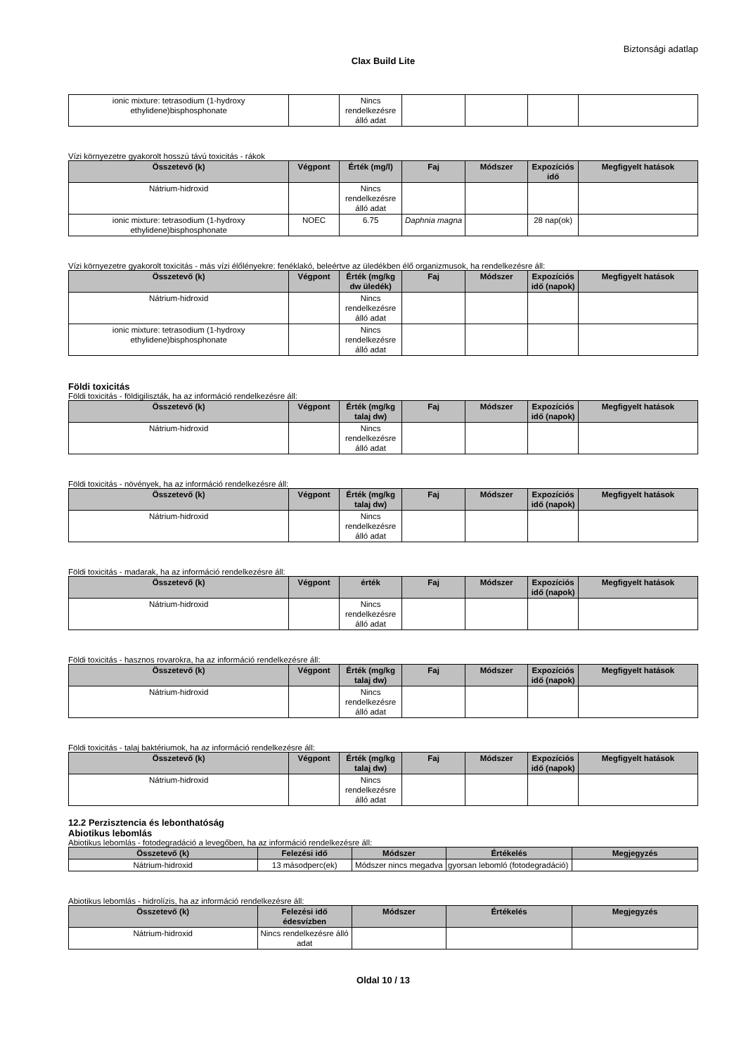Biztonsági adatlap
Clax Build Lite
| ionic mixture: tetrasodium (1-hydroxy ethylidene)bisphosphonate | | Nincs rendelkezésre álló adat | | | | |
Vízi környezetre gyakorolt hosszú távú toxicitás - rákok
| Összetevő (k) | Végpont | Érték (mg/l) | Faj | Módszer | Expozíciós idő | Megfigyelt hatások |
| --- | --- | --- | --- | --- | --- | --- |
| Nátrium-hidroxid | | Nincs rendelkezésre álló adat | | | | |
| ionic mixture: tetrasodium (1-hydroxy ethylidene)bisphosphonate | NOEC | 6.75 | Daphnia magna | | 28 nap(ok) | |
Vízi környezetre gyakorolt toxicitás - más vízi élőlényekre: fenéklakó, beleértve az üledékben élő organizmusok, ha rendelkezésre áll:
| Összetevő (k) | Végpont | Érték (mg/kg dw üledék) | Faj | Módszer | Expozíciós idő (napok) | Megfigyelt hatások |
| --- | --- | --- | --- | --- | --- | --- |
| Nátrium-hidroxid | | Nincs rendelkezésre álló adat | | | | |
| ionic mixture: tetrasodium (1-hydroxy ethylidene)bisphosphonate | | Nincs rendelkezésre álló adat | | | | |
Földi toxicitás
Földi toxicitás - földigiliszták, ha az információ rendelkezésre áll:
| Összetevő (k) | Végpont | Érték (mg/kg talaj dw) | Faj | Módszer | Expozíciós idő (napok) | Megfigyelt hatások |
| --- | --- | --- | --- | --- | --- | --- |
| Nátrium-hidroxid | | Nincs rendelkezésre álló adat | | | | |
Földi toxicitás - növények, ha az információ rendelkezésre áll:
| Összetevő (k) | Végpont | Érték (mg/kg talaj dw) | Faj | Módszer | Expozíciós idő (napok) | Megfigyelt hatások |
| --- | --- | --- | --- | --- | --- | --- |
| Nátrium-hidroxid | | Nincs rendelkezésre álló adat | | | | |
Földi toxicitás - madarak, ha az információ rendelkezésre áll:
| Összetevő (k) | Végpont | érték | Faj | Módszer | Expozíciós idő (napok) | Megfigyelt hatások |
| --- | --- | --- | --- | --- | --- | --- |
| Nátrium-hidroxid | | Nincs rendelkezésre álló adat | | | | |
Földi toxicitás - hasznos rovarokra, ha az információ rendelkezésre áll:
| Összetevő (k) | Végpont | Érték (mg/kg talaj dw) | Faj | Módszer | Expozíciós idő (napok) | Megfigyelt hatások |
| --- | --- | --- | --- | --- | --- | --- |
| Nátrium-hidroxid | | Nincs rendelkezésre álló adat | | | | |
Földi toxicitás - talaj baktériumok, ha az információ rendelkezésre áll:
| Összetevő (k) | Végpont | Érték (mg/kg talaj dw) | Faj | Módszer | Expozíciós idő (napok) | Megfigyelt hatások |
| --- | --- | --- | --- | --- | --- | --- |
| Nátrium-hidroxid | | Nincs rendelkezésre álló adat | | | | |
12.2 Perzisztencia és lebonthatóság
Abiotikus lebomlás
Abiotikus lebomlás - fotodegradáció a levegőben, ha az információ rendelkezésre áll:
| Összetevő (k) | Felezési idő | Módszer | Értékelés | Megjegyzés |
| --- | --- | --- | --- | --- |
| Nátrium-hidroxid | 13 másodperc(ek) | Módszer nincs megadva | gyorsan lebomló (fotodegradáció) | |
Abiotikus lebomlás - hidrolízis, ha az információ rendelkezésre áll:
| Összetevő (k) | Felezési idő édesvízben | Módszer | Értékelés | Megjegyzés |
| --- | --- | --- | --- | --- |
| Nátrium-hidroxid | Nincs rendelkezésre álló adat | | | |
Oldal 10 / 13